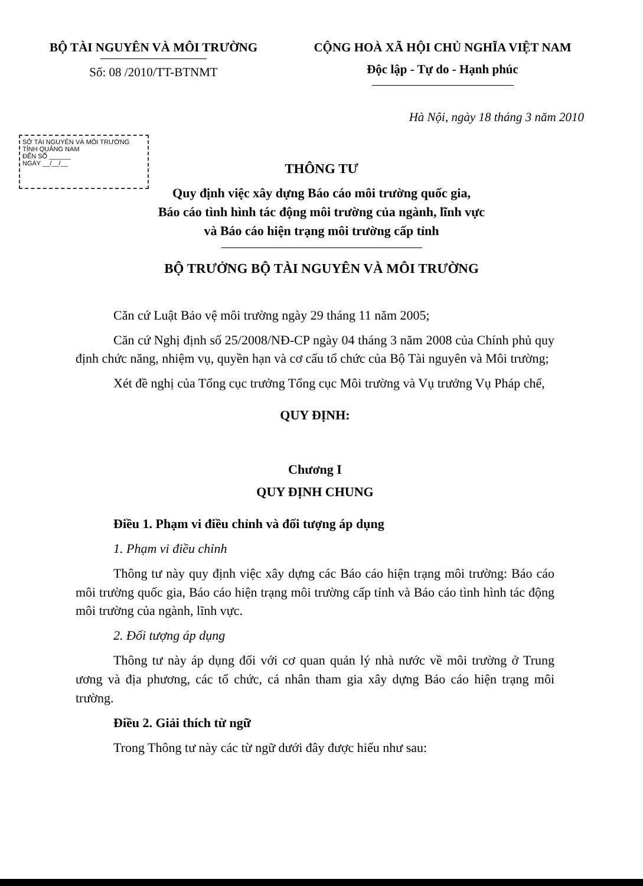BỘ TÀI NGUYÊN VÀ MÔI TRƯỜNG
Số: 08 /2010/TT-BTNMT
CỘNG HOÀ XÃ HỘI CHỦ NGHĨA VIỆT NAM
Độc lập - Tự do - Hạnh phúc
Hà Nội, ngày 18 tháng 3 năm 2010
SỞ TÀI NGUYÊN VÀ MÔI TRƯỜNG
TỈNH QUẢNG NAM
ĐẾN SỐ ______
NGÀY __/__/__
THÔNG TƯ
Quy định việc xây dựng Báo cáo môi trường quốc gia,
Báo cáo tình hình tác động môi trường của ngành, lĩnh vực
và Báo cáo hiện trạng môi trường cấp tỉnh
BỘ TRƯỞNG BỘ TÀI NGUYÊN VÀ MÔI TRƯỜNG
Căn cứ Luật Bảo vệ môi trường ngày 29 tháng 11 năm 2005;
Căn cứ Nghị định số 25/2008/NĐ-CP ngày 04 tháng 3 năm 2008 của Chính phủ quy định chức năng, nhiệm vụ, quyền hạn và cơ cấu tổ chức của Bộ Tài nguyên và Môi trường;
Xét đề nghị của Tổng cục trưởng Tổng cục Môi trường và Vụ trưởng Vụ Pháp chế,
QUY ĐỊNH:
Chương I
QUY ĐỊNH CHUNG
Điều 1. Phạm vi điều chỉnh và đối tượng áp dụng
1. Phạm vi điều chỉnh
Thông tư này quy định việc xây dựng các Báo cáo hiện trạng môi trường: Báo cáo môi trường quốc gia, Báo cáo hiện trạng môi trường cấp tỉnh và Báo cáo tình hình tác động môi trường của ngành, lĩnh vực.
2. Đối tượng áp dụng
Thông tư này áp dụng đối với cơ quan quản lý nhà nước về môi trường ở Trung ương và địa phương, các tổ chức, cá nhân tham gia xây dựng Báo cáo hiện trạng môi trường.
Điều 2. Giải thích từ ngữ
Trong Thông tư này các từ ngữ dưới đây được hiểu như sau: